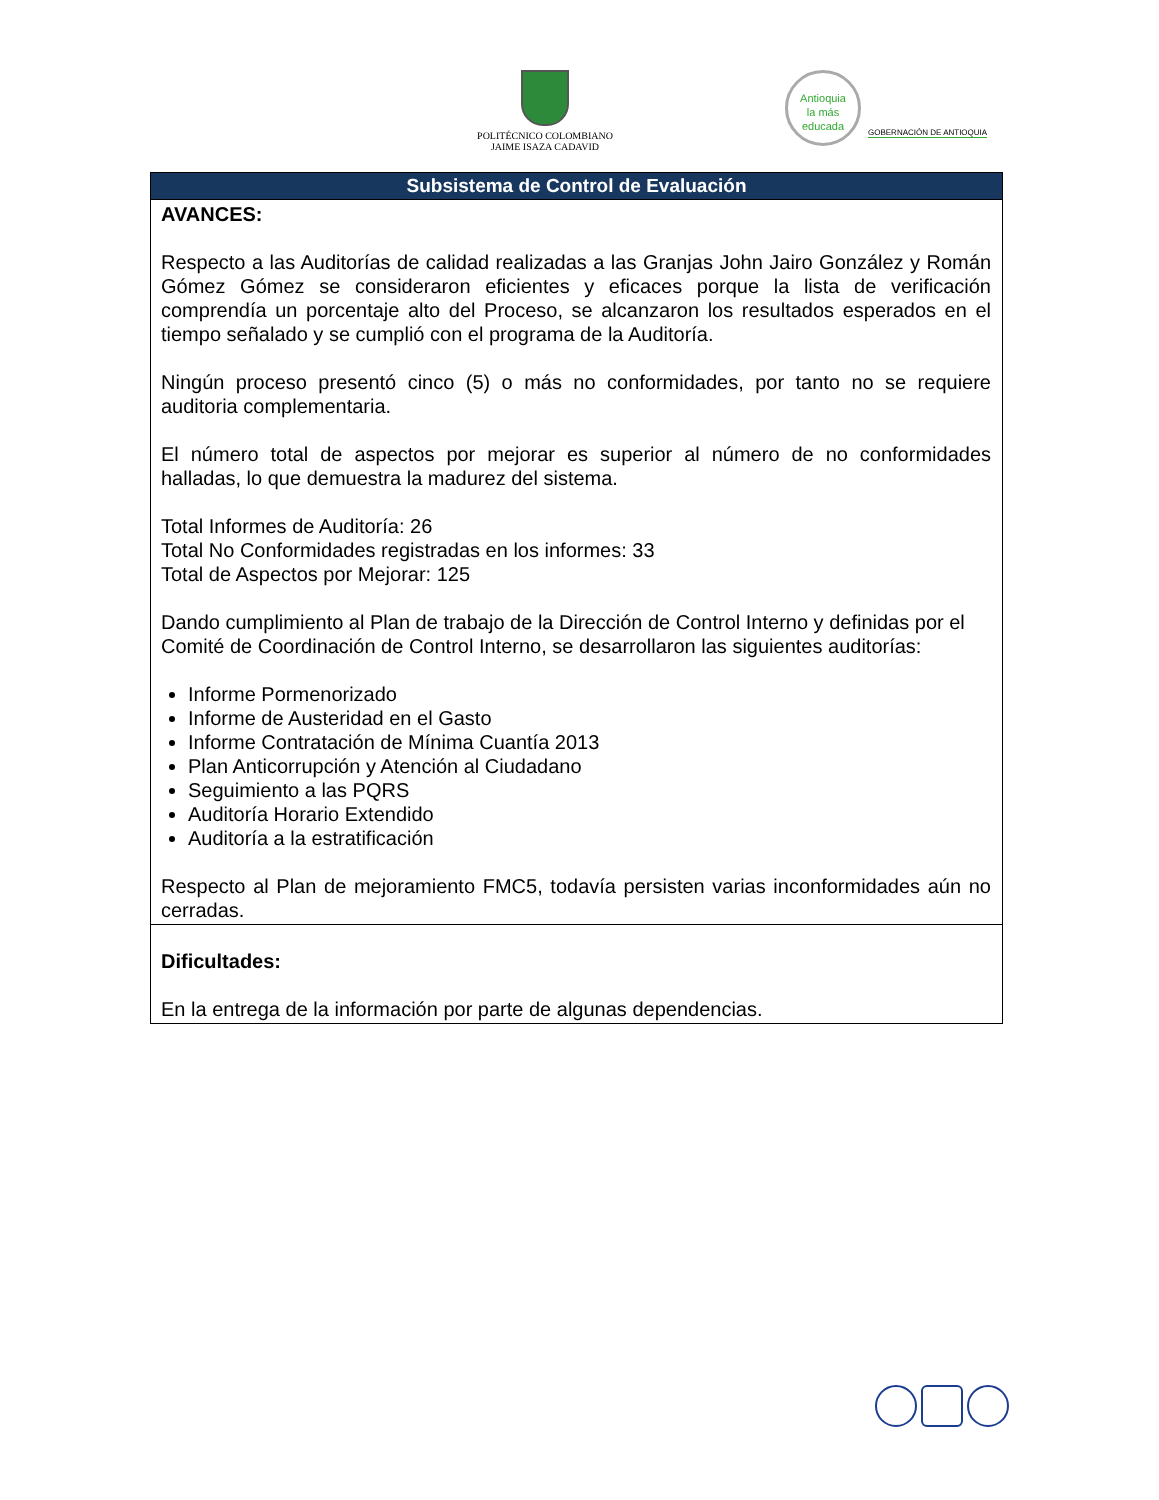POLITÉCNICO COLOMBIANO
JAIME ISAZA CADAVID
Antioquia
la más
educada
GOBERNACIÓN DE ANTIOQUIA
| Subsistema de Control de Evaluación |
| --- |
| AVANCES: Respecto a las Auditorías de calidad realizadas a las Granjas John Jairo González y Román Gómez Gómez se consideraron eficientes y eficaces porque la lista de verificación comprendía un porcentaje alto del Proceso, se alcanzaron los resultados esperados en el tiempo señalado y se cumplió con el programa de la Auditoría. Ningún proceso presentó cinco (5) o más no conformidades, por tanto no se requiere auditoria complementaria. El número total de aspectos por mejorar es superior al número de no conformidades halladas, lo que demuestra la madurez del sistema. Total Informes de Auditoría: 26 Total No Conformidades registradas en los informes: 33 Total de Aspectos por Mejorar: 125 Dando cumplimiento al Plan de trabajo de la Dirección de Control Interno y definidas por el Comité de Coordinación de Control Interno, se desarrollaron las siguientes auditorías: Informe Pormenorizado Informe de Austeridad en el Gasto Informe Contratación de Mínima Cuantía 2013 Plan Anticorrupción y Atención al Ciudadano Seguimiento a las PQRS Auditoría Horario Extendido Auditoría a la estratificación Respecto al Plan de mejoramiento FMC5, todavía persisten varias inconformidades aún no cerradas. |
| Dificultades: En la entrega de la información por parte de algunas dependencias. |